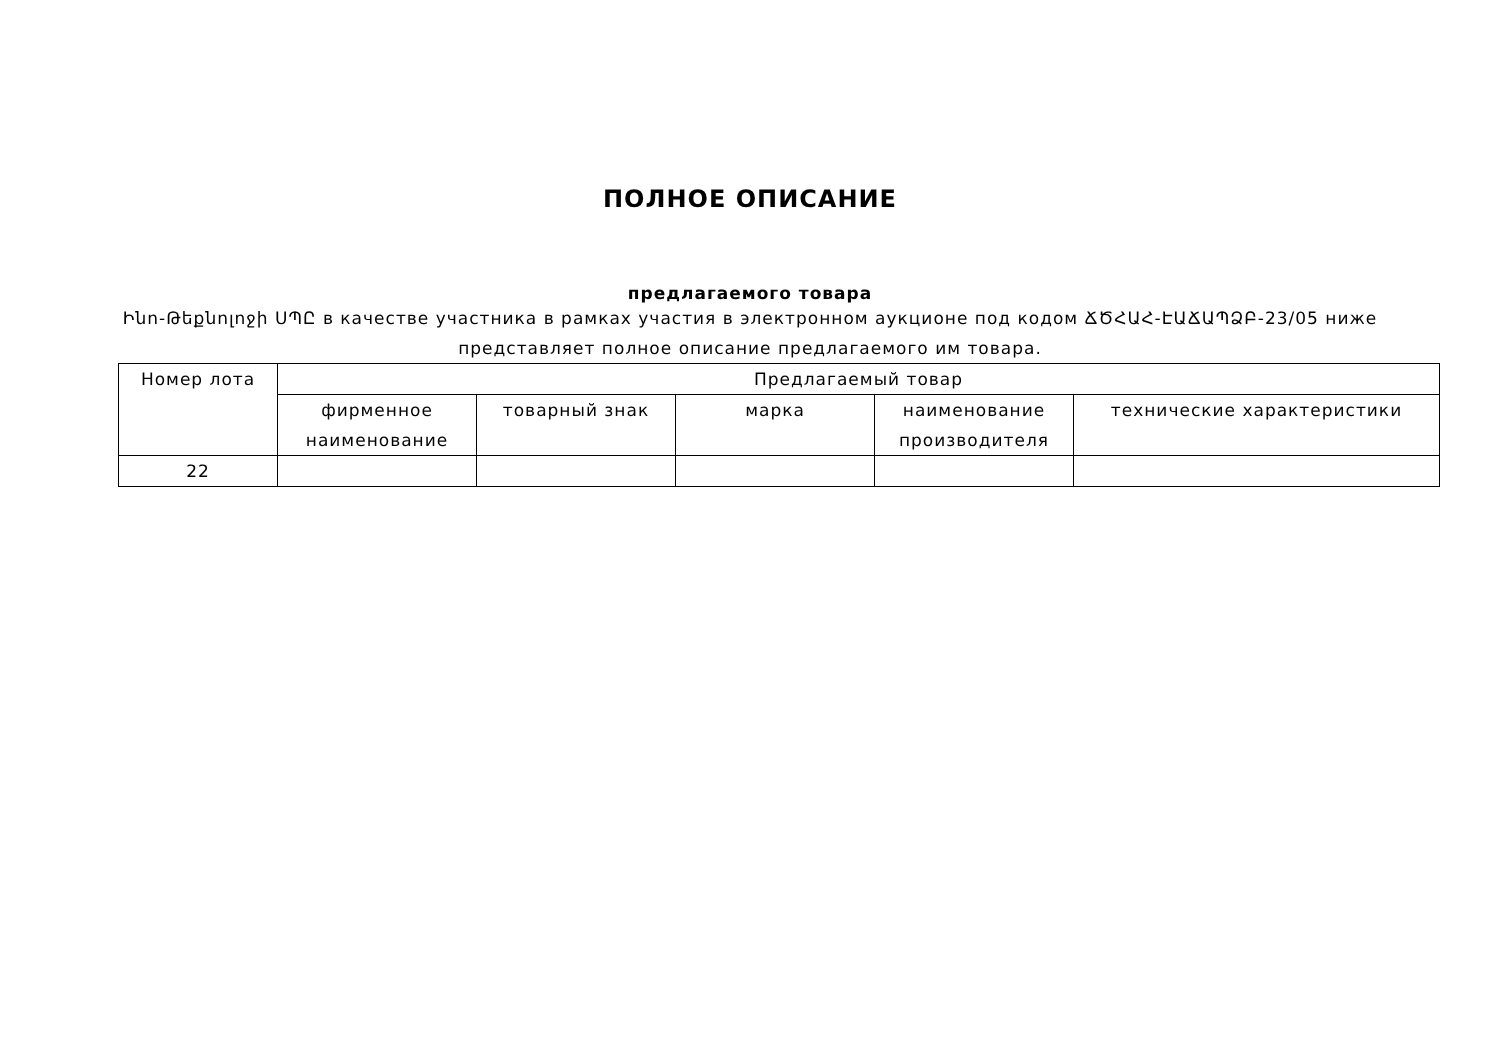ПОЛНОЕ ОПИСАНИЕ
предлагаемого товара
Ինո-Թեքնոլոջի ՍՊԸ в качестве участника в рамках участия в электронном аукционе под кодом ՃԾՀԱՀ-ԷԱՃԱՊՁԲ-23/05 ниже представляет полное описание предлагаемого им товара.
| Номер лота | Предлагаемый товар | | | | |
| --- | --- | --- | --- | --- | --- |
| | фирменное наименование | товарный знак | марка | наименование производителя | технические характеристики |
| 22 | | | | | |